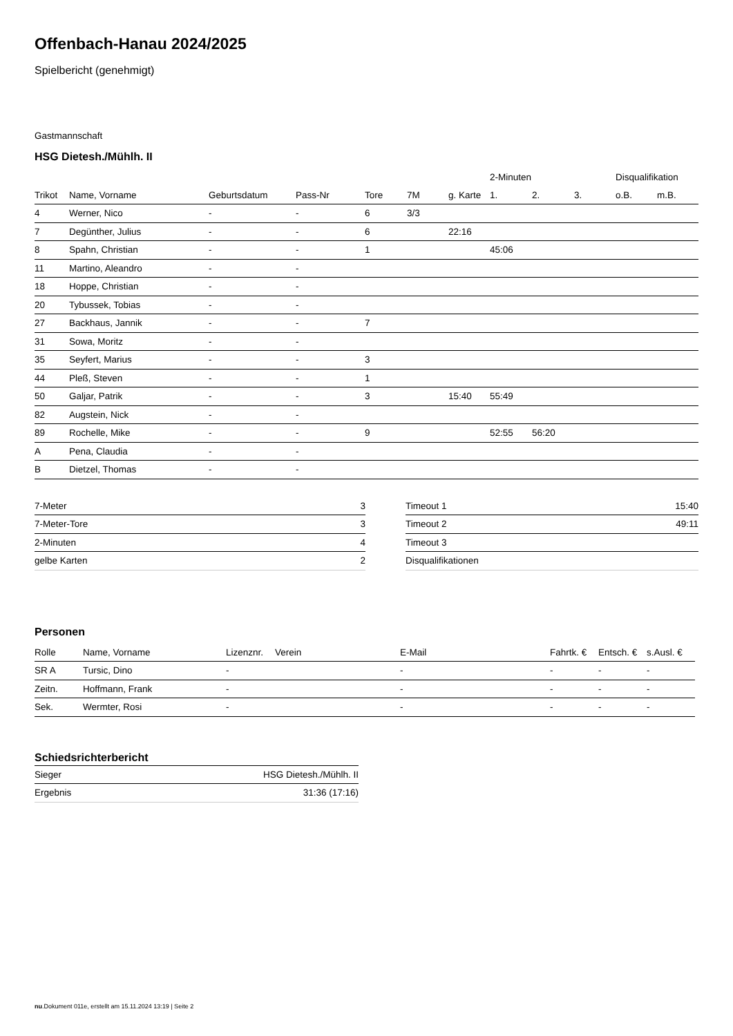Offenbach-Hanau 2024/2025
Spielbericht (genehmigt)
Gastmannschaft
HSG Dietesh./Mühlh. II
| | | | | | | | 2-Minuten | | | Disqualifikation | |
| --- | --- | --- | --- | --- | --- | --- | --- | --- | --- | --- | --- |
| Trikot | Name, Vorname | Geburtsdatum | Pass-Nr | Tore | 7M | g. Karte | 1. | 2. | 3. | o.B. | m.B. |
| 4 | Werner, Nico | - | - | 6 | 3/3 | | | | | | |
| 7 | Degünther, Julius | - | - | 6 | | 22:16 | | | | | |
| 8 | Spahn, Christian | - | - | 1 | | | 45:06 | | | | |
| 11 | Martino, Aleandro | - | - | | | | | | | | |
| 18 | Hoppe, Christian | - | - | | | | | | | | |
| 20 | Tybussek, Tobias | - | - | | | | | | | | |
| 27 | Backhaus, Jannik | - | - | 7 | | | | | | | |
| 31 | Sowa, Moritz | - | - | | | | | | | | |
| 35 | Seyfert, Marius | - | - | 3 | | | | | | | |
| 44 | Pleß, Steven | - | - | 1 | | | | | | | |
| 50 | Galjar, Patrik | - | - | 3 | | 15:40 | 55:49 | | | | |
| 82 | Augstein, Nick | - | - | | | | | | | | |
| 89 | Rochelle, Mike | - | - | 9 | | | 52:55 | 56:20 | | | |
| A | Pena, Claudia | - | - | | | | | | | | |
| B | Dietzel, Thomas | - | - | | | | | | | | |
| 7-Meter | 3 |
| 7-Meter-Tore | 3 |
| 2-Minuten | 4 |
| gelbe Karten | 2 |
| Timeout 1 | 15:40 |
| Timeout 2 | 49:11 |
| Timeout 3 | |
| Disqualifikationen | |
Personen
| Rolle | Name, Vorname | Lizenznr. | Verein | E-Mail | Fahrtk. € | Entsch. € | s.Ausl. € |
| --- | --- | --- | --- | --- | --- | --- | --- |
| SR A | Tursic, Dino | - | | - | - | - | - |
| Zeitn. | Hoffmann, Frank | - | | - | - | - | - |
| Sek. | Wermter, Rosi | - | | - | - | - | - |
Schiedsrichterbericht
| Sieger | HSG Dietesh./Mühlh. II |
| Ergebnis | 31:36 (17:16) |
nu.Dokument 011e, erstellt am 15.11.2024 13:19 | Seite 2